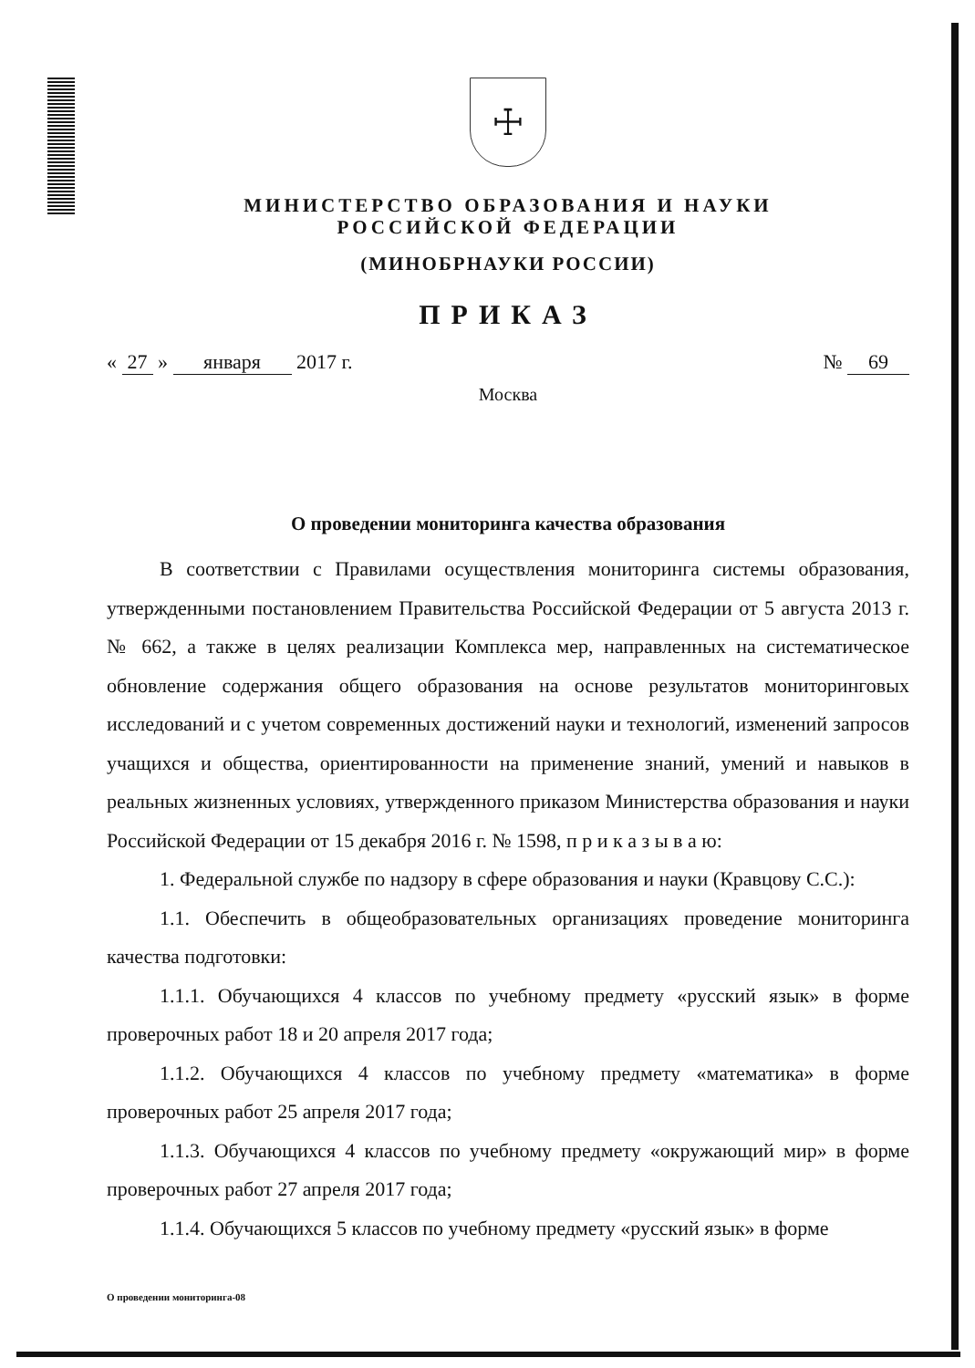☩
МИНИСТЕРСТВО ОБРАЗОВАНИЯ И НАУКИ
РОССИЙСКОЙ ФЕДЕРАЦИИ
(МИНОБРНАУКИ РОССИИ)
ПРИКАЗ
« 27 » января 2017 г. № 69
Москва
О проведении мониторинга качества образования
В соответствии с Правилами осуществления мониторинга системы образования, утвержденными постановлением Правительства Российской Федерации от 5 августа 2013 г. № 662, а также в целях реализации Комплекса мер, направленных на систематическое обновление содержания общего образования на основе результатов мониторинговых исследований и с учетом современных достижений науки и технологий, изменений запросов учащихся и общества, ориентированности на применение знаний, умений и навыков в реальных жизненных условиях, утвержденного приказом Министерства образования и науки Российской Федерации от 15 декабря 2016 г. № 1598, п р и к а з ы в а ю:
1. Федеральной службе по надзору в сфере образования и науки (Кравцову С.С.):
1.1. Обеспечить в общеобразовательных организациях проведение мониторинга качества подготовки:
1.1.1. Обучающихся 4 классов по учебному предмету «русский язык» в форме проверочных работ 18 и 20 апреля 2017 года;
1.1.2. Обучающихся 4 классов по учебному предмету «математика» в форме проверочных работ 25 апреля 2017 года;
1.1.3. Обучающихся 4 классов по учебному предмету «окружающий мир» в форме проверочных работ 27 апреля 2017 года;
1.1.4. Обучающихся 5 классов по учебному предмету «русский язык» в форме
О проведении мониторинга-08